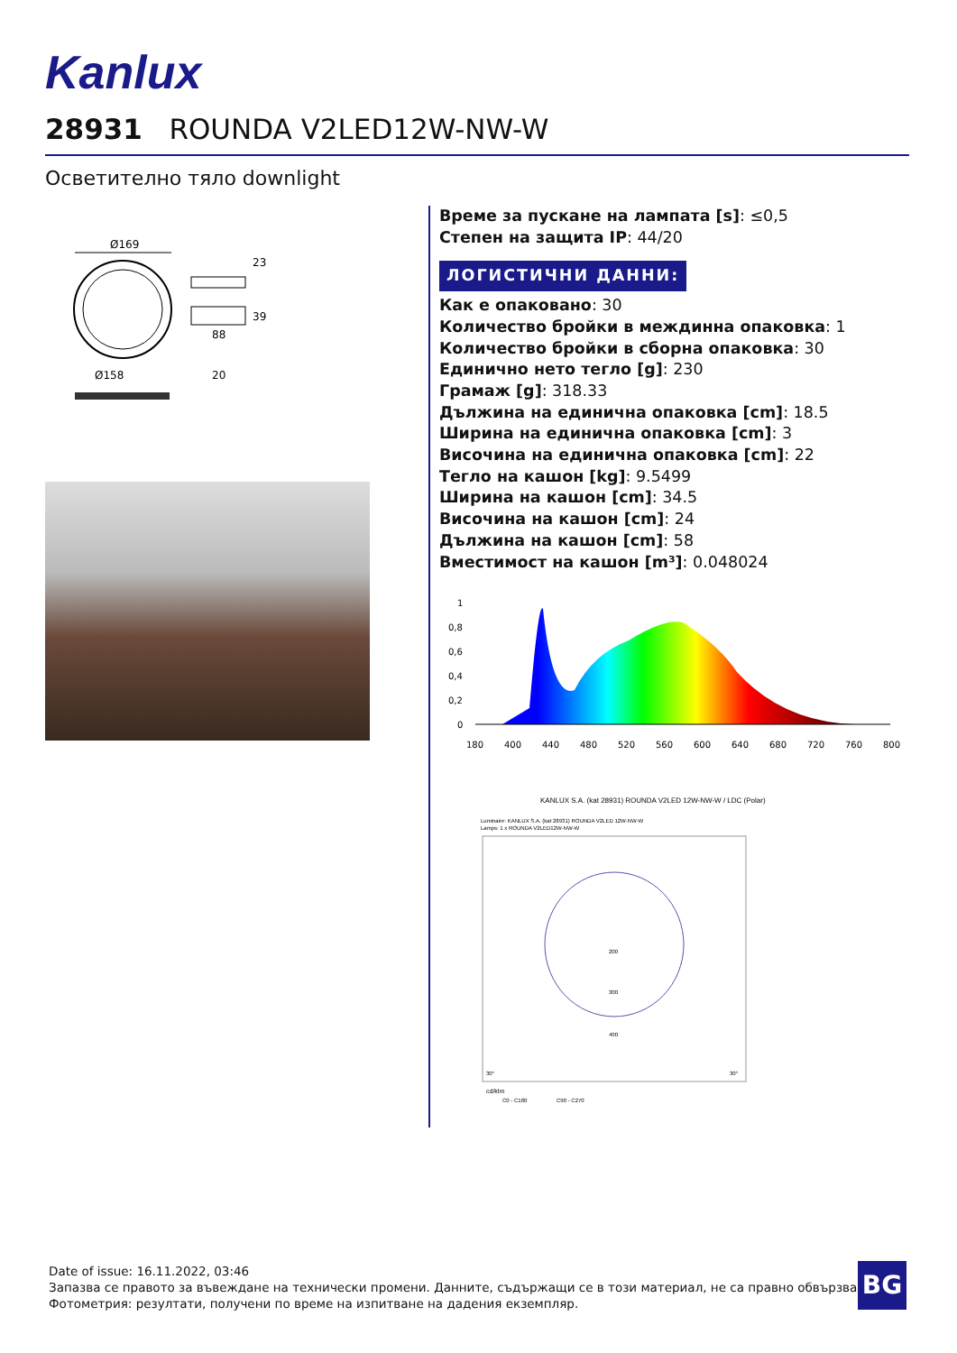Kanlux
28931 ROUNDA V2LED12W-NW-W
Осветително тяло downlight
Ø169
88
23
39
Ø158
20
Време за пускане на лампата [s]: ≤0,5
Степен на защита IP: 44/20
ЛОГИСТИЧНИ ДАННИ:
Как е опаковано: 30
Количество бройки в междинна опаковка: 1
Количество бройки в сборна опаковка: 30
Единично нето тегло [g]: 230
Грамаж [g]: 318.33
Дължина на единична опаковка [cm]: 18.5
Ширина на единична опаковка [cm]: 3
Височина на единична опаковка [cm]: 22
Тегло на кашон [kg]: 9.5499
Ширина на кашон [cm]: 34.5
Височина на кашон [cm]: 24
Дължина на кашон [cm]: 58
Вместимост на кашон [m³]: 0.048024
1
0,8
0,6
0,4
0,2
0
180
400
440
480
520
560
600
640
680
720
760
800
KANLUX S.A. (kat 28931) ROUNDA V2LED 12W-NW-W / LDC (Polar)
Luminaire: KANLUX S.A. (kat 28931) ROUNDA V2LED 12W-NW-W
Lamps: 1 x ROUNDA V2LED12W-NW-W
200
300
400
30°
30°
cd/klm
C0 - C180
C90 - C270
Date of issue: 16.11.2022, 03:46
Запазва се правото за въвеждане на технически промени. Данните, съдържащи се в този материал, не са правно обвързващи.
Фотометрия: резултати, получени по време на изпитване на дадения екземпляр.
BG